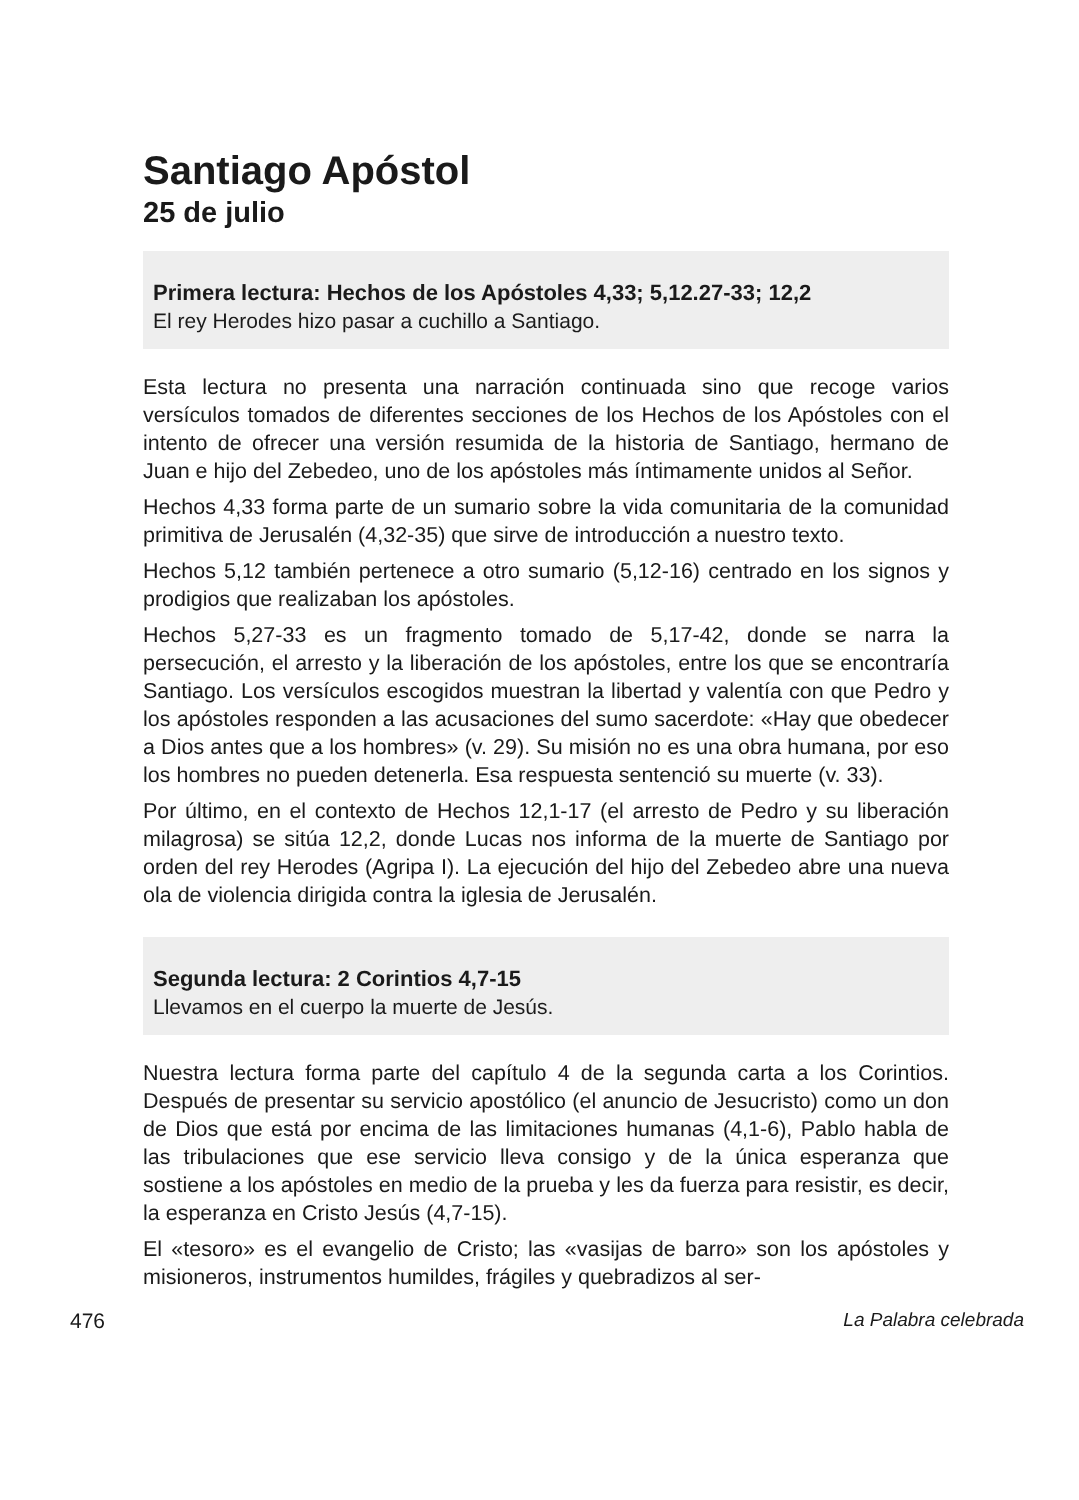Santiago Apóstol
25 de julio
Primera lectura: Hechos de los Apóstoles 4,33; 5,12.27-33; 12,2
El rey Herodes hizo pasar a cuchillo a Santiago.
Esta lectura no presenta una narración continuada sino que recoge varios versículos tomados de diferentes secciones de los Hechos de los Após­toles con el intento de ofrecer una versión resumida de la historia de San­tiago, hermano de Juan e hijo del Zebedeo, uno de los apóstoles más íntimamente unidos al Señor.
Hechos 4,33 forma parte de un sumario sobre la vida comunitaria de la comunidad primitiva de Jerusalén (4,32-35) que sirve de introducción a nuestro texto.
Hechos 5,12 también pertenece a otro sumario (5,12-16) centrado en los signos y prodigios que realizaban los apóstoles.
Hechos 5,27-33 es un fragmento tomado de 5,17-42, donde se narra la persecución, el arresto y la liberación de los apóstoles, entre los que se encontraría Santiago. Los versículos escogidos muestran la libertad y valentía con que Pedro y los apóstoles responden a las acusaciones del sumo sacerdote: «Hay que obedecer a Dios antes que a los hombres» (v. 29). Su misión no es una obra humana, por eso los hombres no pueden detenerla. Esa respuesta sentenció su muerte (v. 33).
Por último, en el contexto de Hechos 12,1-17 (el arresto de Pedro y su liberación milagrosa) se sitúa 12,2, donde Lucas nos informa de la muerte de Santiago por orden del rey Herodes (Agripa I). La ejecución del hijo del Zebedeo abre una nueva ola de violencia dirigida contra la iglesia de Jerusalén.
Segunda lectura: 2 Corintios 4,7-15
Llevamos en el cuerpo la muerte de Jesús.
Nuestra lectura forma parte del capítulo 4 de la segunda carta a los Corin­tios. Después de presentar su servicio apostólico (el anuncio de Jesucristo) como un don de Dios que está por encima de las limitaciones humanas (4,1-6), Pablo habla de las tribulaciones que ese servicio lleva consigo y de la única esperanza que sostiene a los apóstoles en medio de la prueba y les da fuerza para resistir, es decir, la esperanza en Cristo Jesús (4,7-15).
El «tesoro» es el evangelio de Cristo; las «vasijas de barro» son los após­toles y misioneros, instrumentos humildes, frágiles y quebradizos al ser-
476 La Palabra celebrada